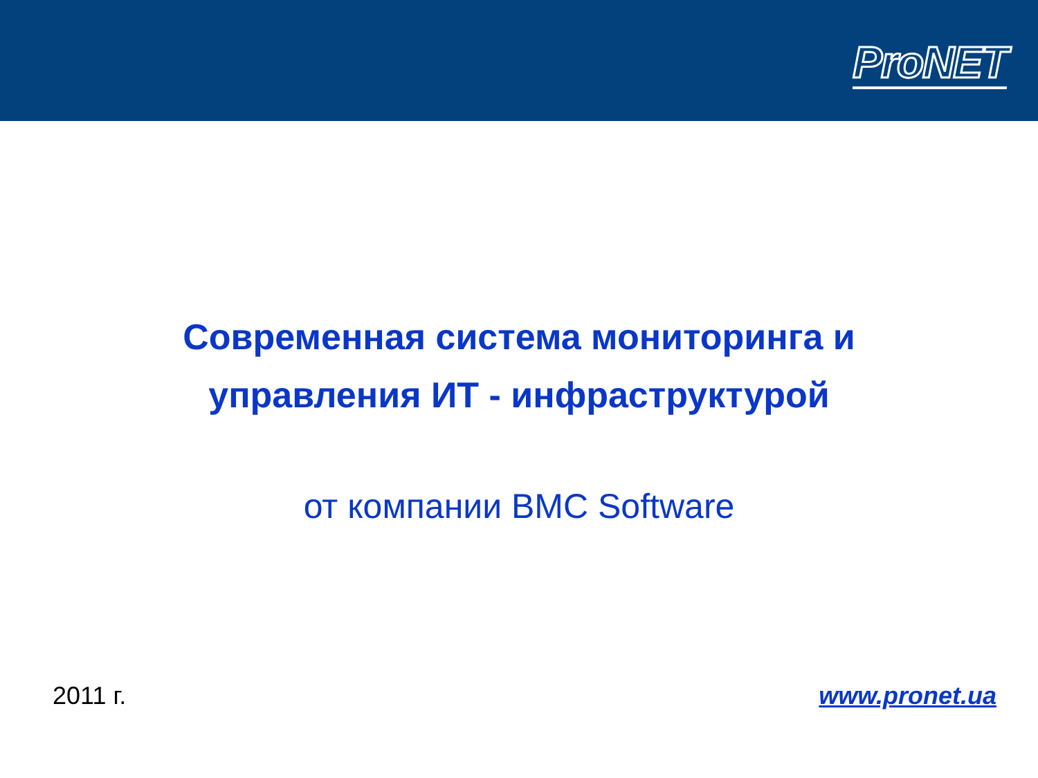ProNET
Современная система мониторинга и
управления ИТ - инфраструктурой
от компании BMC Software
2011 г. www.pronet.ua